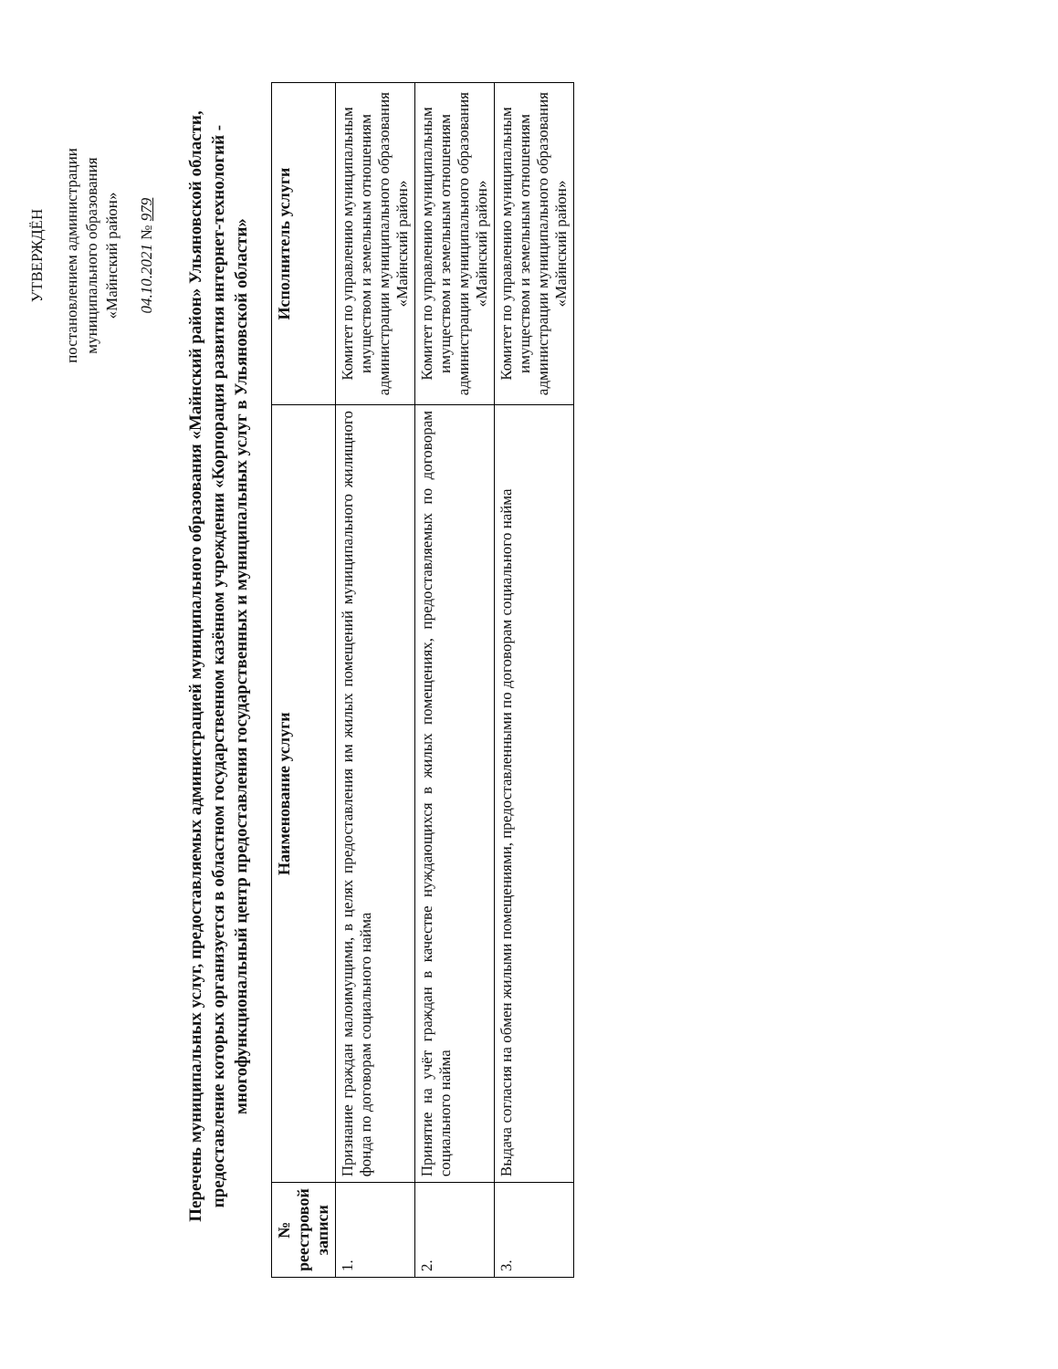УТВЕРЖДЁН
постановлением администрации
муниципального образования
«Майнский район»
04.10.2021 № 979
Перечень муниципальных услуг, предоставляемых администрацией муниципального образования «Майнский район» Ульяновской области, предоставление которых организуется в областном государственном казённом учреждении «Корпорация развития интернет-технологий - многофункциональный центр предоставления государственных и муниципальных услуг в Ульяновской области»
| № реестровой записи | Наименование услуги | Исполнитель услуги |
| --- | --- | --- |
| 1. | Признание граждан малоимущими, в целях предоставления им жилых помещений муниципального жилищного фонда по договорам социального найма | Комитет по управлению муниципальным имуществом и земельным отношениям администрации муниципального образования «Майнский район» |
| 2. | Принятие на учёт граждан в качестве нуждающихся в жилых помещениях, предоставляемых по договорам социального найма | Комитет по управлению муниципальным имуществом и земельным отношениям администрации муниципального образования «Майнский район» |
| 3. | Выдача согласия на обмен жилыми помещениями, предоставленными по договорам социального найма | Комитет по управлению муниципальным имуществом и земельным отношениям администрации муниципального образования «Майнский район» |